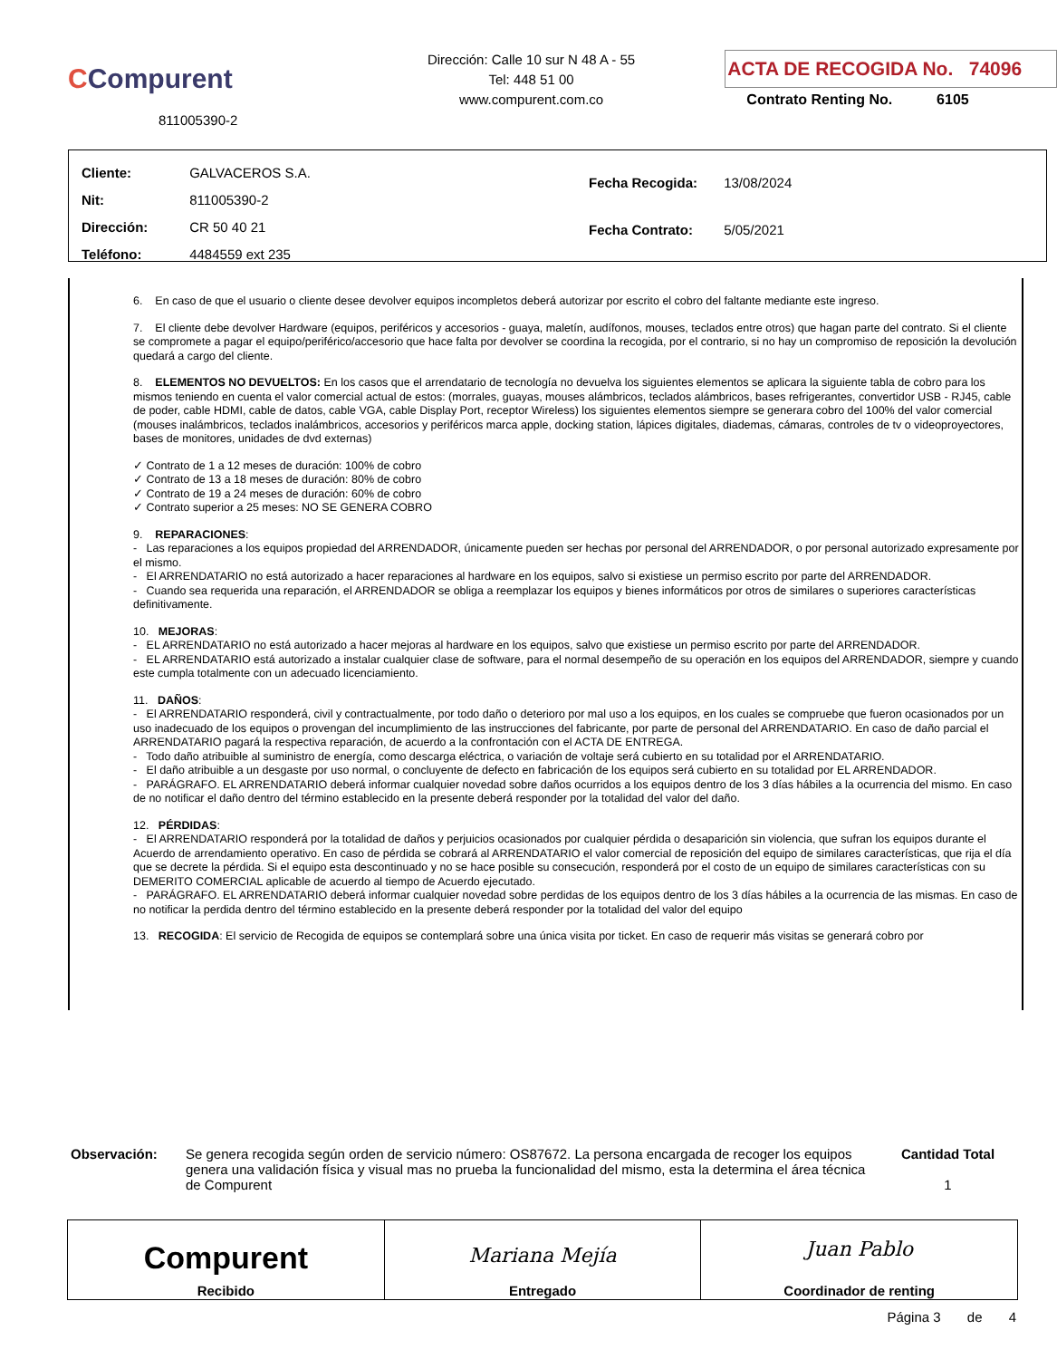CCompurent
811005390-2
Dirección: Calle 10 sur N 48 A - 55
Tel: 448 51 00
www.compurent.com.co
ACTA DE RECOGIDA No. 74096
Contrato Renting No. 6105
| Cliente: GALVACEROS S.A. |
| Nit: 811005390-2 |
| Dirección: CR 50 40 21 |
| Teléfono: 4484559 ext 235 |
| Fecha Recogida: 13/08/2024 |
| Fecha Contrato: 5/05/2021 |
6. En caso de que el usuario o cliente desee devolver equipos incompletos deberá autorizar por escrito el cobro del faltante mediante este ingreso.
7. El cliente debe devolver Hardware (equipos, periféricos y accesorios - guaya, maletín, audífonos, mouses, teclados entre otros) que hagan parte del contrato. Si el cliente se compromete a pagar el equipo/periférico/accesorio que hace falta por devolver se coordina la recogida, por el contrario, si no hay un compromiso de reposición la devolución quedará a cargo del cliente.
8. ELEMENTOS NO DEVUELTOS: En los casos que el arrendatario de tecnología no devuelva los siguientes elementos se aplicara la siguiente tabla de cobro para los mismos teniendo en cuenta el valor comercial actual de estos: (morrales, guayas, mouses alámbricos, teclados alámbricos, bases refrigerantes, convertidor USB - RJ45, cable de poder, cable HDMI, cable de datos, cable VGA, cable Display Port, receptor Wireless) los siguientes elementos siempre se generara cobro del 100% del valor comercial (mouses inalámbricos, teclados inalámbricos, accesorios y periféricos marca apple, docking station, lápices digitales, diademas, cámaras, controles de tv o videoproyectores, bases de monitores, unidades de dvd externas)
✓ Contrato de 1 a 12 meses de duración: 100% de cobro
✓ Contrato de 13 a 18 meses de duración: 80% de cobro
✓ Contrato de 19 a 24 meses de duración: 60% de cobro
✓ Contrato superior a 25 meses: NO SE GENERA COBRO
9. REPARACIONES:
- Las reparaciones a los equipos propiedad del ARRENDADOR, únicamente pueden ser hechas por personal del ARRENDADOR, o por personal autorizado expresamente por el mismo.
- El ARRENDATARIO no está autorizado a hacer reparaciones al hardware en los equipos, salvo si existiese un permiso escrito por parte del ARRENDADOR.
- Cuando sea requerida una reparación, el ARRENDADOR se obliga a reemplazar los equipos y bienes informáticos por otros de similares o superiores características definitivamente.
10. MEJORAS:
- EL ARRENDATARIO no está autorizado a hacer mejoras al hardware en los equipos, salvo que existiese un permiso escrito por parte del ARRENDADOR.
- EL ARRENDATARIO está autorizado a instalar cualquier clase de software, para el normal desempeño de su operación en los equipos del ARRENDADOR, siempre y cuando este cumpla totalmente con un adecuado licenciamiento.
11. DAÑOS:
- El ARRENDATARIO responderá, civil y contractualmente, por todo daño o deterioro por mal uso a los equipos, en los cuales se compruebe que fueron ocasionados por un uso inadecuado de los equipos o provengan del incumplimiento de las instrucciones del fabricante, por parte de personal del ARRENDATARIO. En caso de daño parcial el ARRENDATARIO pagará la respectiva reparación, de acuerdo a la confrontación con el ACTA DE ENTREGA.
- Todo daño atribuible al suministro de energía, como descarga eléctrica, o variación de voltaje será cubierto en su totalidad por el ARRENDATARIO.
- El daño atribuible a un desgaste por uso normal, o concluyente de defecto en fabricación de los equipos será cubierto en su totalidad por EL ARRENDADOR.
- PARÁGRAFO. EL ARRENDATARIO deberá informar cualquier novedad sobre daños ocurridos a los equipos dentro de los 3 días hábiles a la ocurrencia del mismo. En caso de no notificar el daño dentro del término establecido en la presente deberá responder por la totalidad del valor del daño.
12. PÉRDIDAS:
- El ARRENDATARIO responderá por la totalidad de daños y perjuicios ocasionados por cualquier pérdida o desaparición sin violencia, que sufran los equipos durante el Acuerdo de arrendamiento operativo. En caso de pérdida se cobrará al ARRENDATARIO el valor comercial de reposición del equipo de similares características, que rija el día que se decrete la pérdida. Si el equipo esta descontinuado y no se hace posible su consecución, responderá por el costo de un equipo de similares características con su DEMERITO COMERCIAL aplicable de acuerdo al tiempo de Acuerdo ejecutado.
- PARÁGRAFO. EL ARRENDATARIO deberá informar cualquier novedad sobre perdidas de los equipos dentro de los 3 días hábiles a la ocurrencia de las mismas. En caso de no notificar la perdida dentro del término establecido en la presente deberá responder por la totalidad del valor del equipo
13. RECOGIDA: El servicio de Recogida de equipos se contemplará sobre una única visita por ticket. En caso de requerir más visitas se generará cobro por
Observación: Se genera recogida según orden de servicio número: OS87672. La persona encargada de recoger los equipos genera una validación física y visual mas no prueba la funcionalidad del mismo, esta la determina el área técnica de Compurent
Cantidad Total
1
| Compurent Recibido | Mariana Mejía Entregado | Juan Pablo Coordinador de renting |
Página 3 de 4